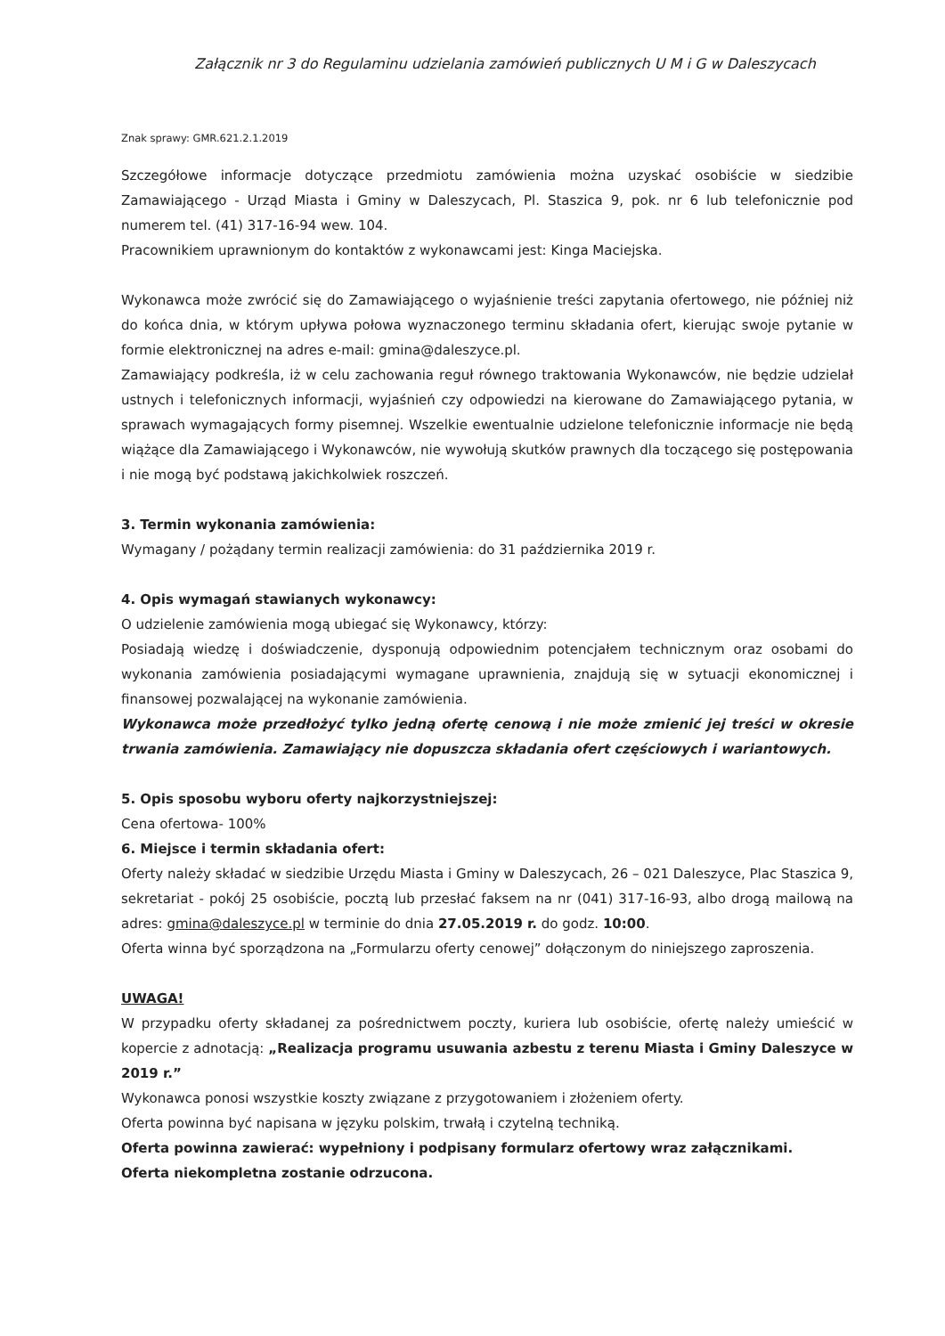Załącznik nr 3 do Regulaminu udzielania zamówień publicznych U M i G w Daleszycach
Znak sprawy: GMR.621.2.1.2019
Szczegółowe informacje dotyczące przedmiotu zamówienia można uzyskać osobiście w siedzibie Zamawiającego - Urząd Miasta i Gminy w Daleszycach, Pl. Staszica 9, pok. nr 6 lub telefonicznie pod numerem tel. (41) 317-16-94 wew. 104.
Pracownikiem uprawnionym do kontaktów z wykonawcami jest: Kinga Maciejska.
Wykonawca może zwrócić się do Zamawiającego o wyjaśnienie treści zapytania ofertowego, nie później niż do końca dnia, w którym upływa połowa wyznaczonego terminu składania ofert, kierując swoje pytanie w formie elektronicznej na adres e-mail: gmina@daleszyce.pl.
Zamawiający podkreśla, iż w celu zachowania reguł równego traktowania Wykonawców, nie będzie udzielał ustnych i telefonicznych informacji, wyjaśnień czy odpowiedzi na kierowane do Zamawiającego pytania, w sprawach wymagających formy pisemnej. Wszelkie ewentualnie udzielone telefonicznie informacje nie będą wiążące dla Zamawiającego i Wykonawców, nie wywołują skutków prawnych dla toczącego się postępowania i nie mogą być podstawą jakichkolwiek roszczeń.
3. Termin wykonania zamówienia:
Wymagany / pożądany termin realizacji zamówienia: do 31 października 2019 r.
4. Opis wymagań stawianych wykonawcy:
O udzielenie zamówienia mogą ubiegać się Wykonawcy, którzy:
Posiadają wiedzę i doświadczenie, dysponują odpowiednim potencjałem technicznym oraz osobami do wykonania zamówienia posiadającymi wymagane uprawnienia, znajdują się w sytuacji ekonomicznej i finansowej pozwalającej na wykonanie zamówienia.
Wykonawca może przedłożyć tylko jedną ofertę cenową i nie może zmienić jej treści w okresie trwania zamówienia. Zamawiający nie dopuszcza składania ofert częściowych i wariantowych.
5. Opis sposobu wyboru oferty najkorzystniejszej:
Cena ofertowa- 100%
6. Miejsce i termin składania ofert:
Oferty należy składać w siedzibie Urzędu Miasta i Gminy w Daleszycach, 26 – 021 Daleszyce, Plac Staszica 9, sekretariat - pokój 25 osobiście, pocztą lub przesłać faksem na nr (041) 317-16-93, albo drogą mailową na adres: gmina@daleszyce.pl w terminie do dnia 27.05.2019 r. do godz. 10:00.
Oferta winna być sporządzona na „Formularzu oferty cenowej” dołączonym do niniejszego zaproszenia.
UWAGA!
W przypadku oferty składanej za pośrednictwem poczty, kuriera lub osobiście, ofertę należy umieścić w kopercie z adnotacją: „Realizacja programu usuwania azbestu z terenu Miasta i Gminy Daleszyce w 2019 r.”
Wykonawca ponosi wszystkie koszty związane z przygotowaniem i złożeniem oferty.
Oferta powinna być napisana w języku polskim, trwałą i czytelną techniką.
Oferta powinna zawierać: wypełniony i podpisany formularz ofertowy wraz załącznikami.
Oferta niekompletna zostanie odrzucona.